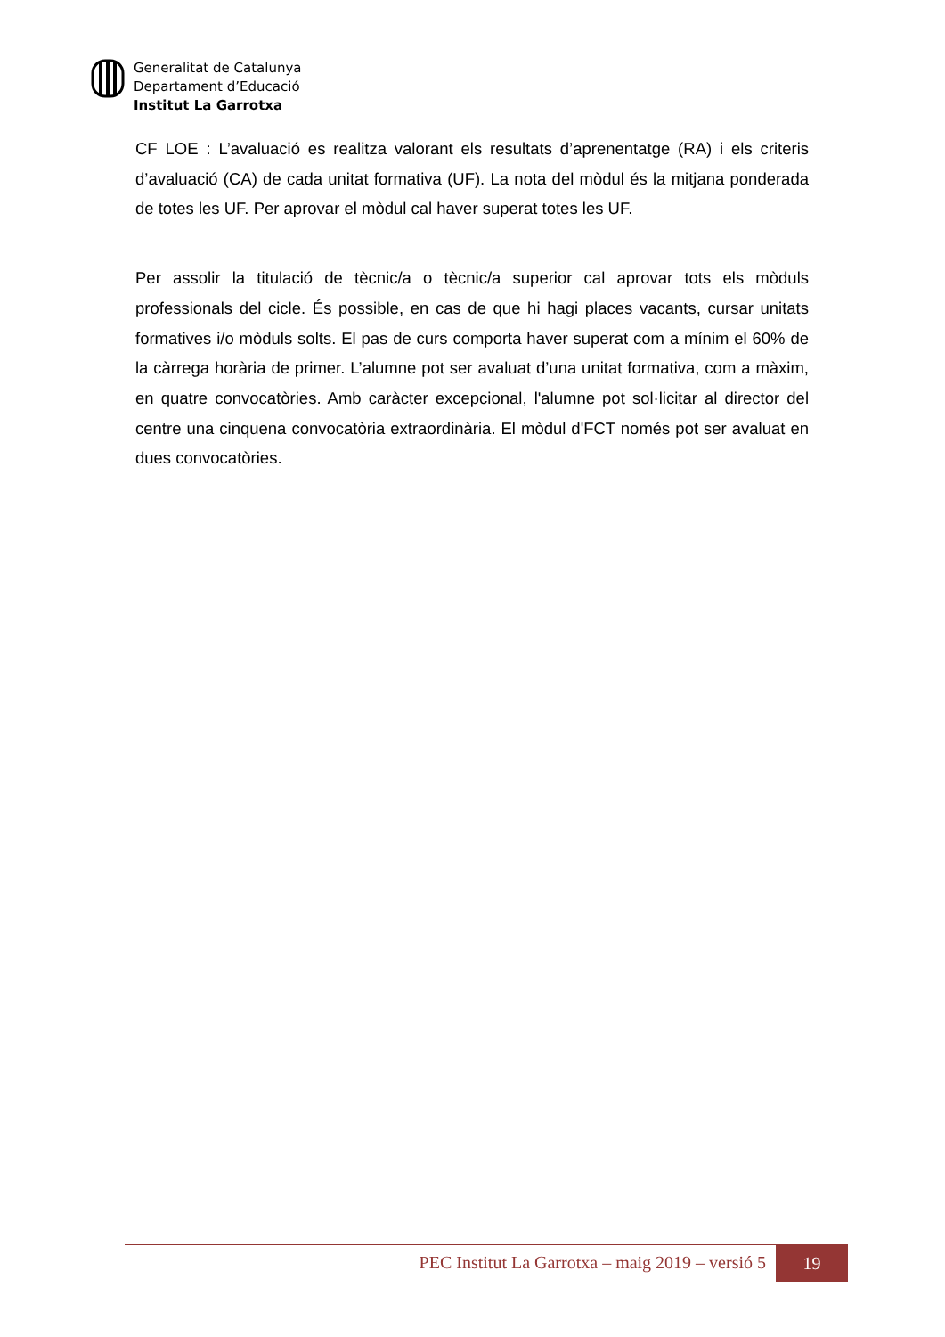Generalitat de Catalunya
Departament d’Educació
Institut La Garrotxa
CF LOE : L’avaluació es realitza valorant els resultats d’aprenentatge (RA) i els criteris d’avaluació (CA) de cada unitat formativa (UF). La nota del mòdul és la mitjana ponderada de totes les UF. Per aprovar el mòdul cal haver superat totes les UF.
Per assolir la titulació de tècnic/a o tècnic/a superior cal aprovar tots els mòduls professionals del cicle. És possible, en cas de que hi hagi places vacants, cursar unitats formatives i/o mòduls solts. El pas de curs comporta haver superat com a mínim el 60% de la càrrega horària de primer. L’alumne pot ser avaluat d’una unitat formativa, com a màxim, en quatre convocatòries. Amb caràcter excepcional, l'alumne pot sol·licitar al director del centre una cinquena convocatòria extraordinària. El mòdul d'FCT només pot ser avaluat en dues convocatòries.
PEC Institut La Garrotxa – maig 2019 – versió 5 19